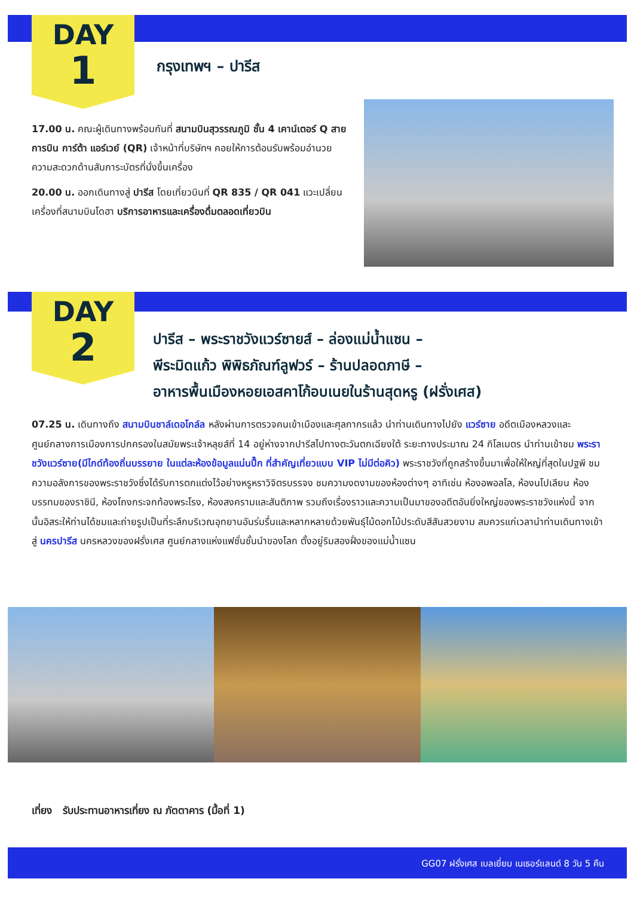DAY
1
กรุงเทพฯ – ปารีส
17.00 น. คณะผู้เดินทางพร้อมกันที่ สนามบินสุวรรณภูมิ ชั้น 4 เคาน์เตอร์ Q สายการบิน การ์ต้า แอร์เวย์ (QR) เจ้าหน้าที่บริษัทฯ คอยให้การต้อนรับพร้อมอำนวยความสะดวกด้านสัมภาระบัตรที่นั่งขึ้นเครื่อง
20.00 น. ออกเดินทางสู่ ปารีส โดยเที่ยวบินที่ QR 835 / QR 041 แวะเปลี่ยนเครื่องที่สนามบินโดฮา บริการอาหารและเครื่องดื่มตลอดเที่ยวบิน
DAY
2
ปารีส – พระราชวังแวร์ซายส์ – ล่องแม่น้ำแซน –
พีระมิดแก้ว พิพิธภัณฑ์ลูฟวร์ – ร้านปลอดภาษี –
อาหารพื้นเมืองหอยเอสคาโก้อบเนยในร้านสุดหรู (ฝรั่งเศส)
07.25 น. เดินทางถึง สนามบินชาล์เดอโกล์ล หลังผ่านการตรวจคนเข้าเมืองและศุลกากรแล้ว นำท่านเดินทางไปยัง แวร์ซาย อดีตเมืองหลวงและศูนย์กลางการเมืองการปกครองในสมัยพระเจ้าหลุยส์ที่ 14 อยู่ห่างจากปารีสไปทางตะวันตกเฉียงใต้ ระยะทางประมาณ 24 กิโลเมตร นำท่านเข้าชม พระราชวังแวร์ซาย(มีไกด์ท้องถิ่นบรรยาย ในแต่ละห้องข้อมูลแน่นปึ๊ก ที่สำคัญเที่ยวแบบ VIP ไม่มีต่อคิว) พระราชวังที่ถูกสร้างขึ้นมาเพื่อให้ใหญ่ที่สุดในปฐพี ชมความอลังการของพระราชวังซึ่งได้รับการตกแต่งไว้อย่างหรูหราวิจิตรบรรจง ชมความงดงามของห้องต่างๆ อาทิเช่น ห้องอพอลโล, ห้องนโปเลียน ห้องบรรทมของราชินี, ห้องโถงกระจกท้องพระโรง, ห้องสงครามและสันติภาพ รวมถึงเรื่องราวและความเป็นมาของอดีตอันยิ่งใหญ่ของพระราชวังแห่งนี้ จากนั้นอิสระให้ท่านได้ชมและถ่ายรูปเป็นที่ระลึกบริเวณอุทยานอันร่มรื่นและหลากหลายด้วยพันธุ์ไม้ดอกไม้ประดับสีสันสวยงาม สมควรแก่เวลานำท่านเดินทางเข้าสู่ นครปารีส นครหลวงของฝรั่งเศส ศูนย์กลางแห่งแฟชั่นชั้นนำของโลก ตั้งอยู่ริมสองฝั่งของแม่น้ำแซน
เที่ยง รับประทานอาหารเที่ยง ณ ภัตตาคาร (มื้อที่ 1)
GG07 ฝรั่งเศส เบลเยี่ยม เนเธอร์แลนด์ 8 วัน 5 คืน